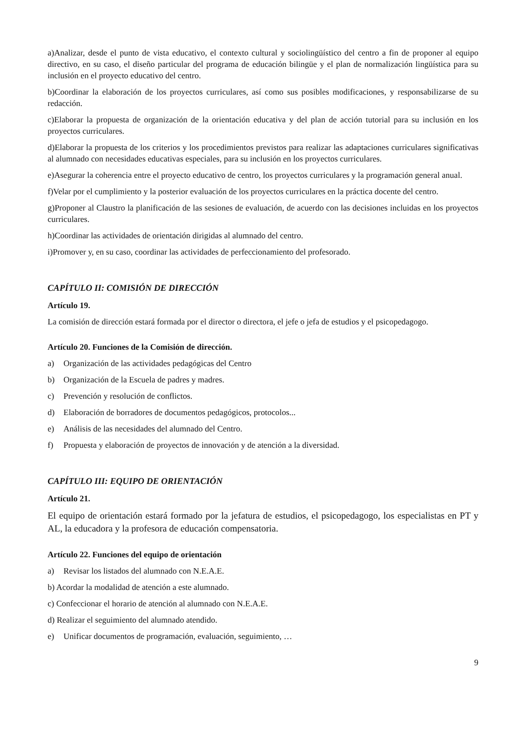a)Analizar, desde el punto de vista educativo, el contexto cultural y sociolingüístico del centro a fin de proponer al equipo directivo, en su caso, el diseño particular del programa de educación bilingüe y el plan de normalización lingüística para su inclusión en el proyecto educativo del centro.
b)Coordinar la elaboración de los proyectos curriculares, así como sus posibles modificaciones, y responsabilizarse de su redacción.
c)Elaborar la propuesta de organización de la orientación educativa y del plan de acción tutorial para su inclusión en los proyectos curriculares.
d)Elaborar la propuesta de los criterios y los procedimientos previstos para realizar las adaptaciones curriculares significativas al alumnado con necesidades educativas especiales, para su inclusión en los proyectos curriculares.
e)Asegurar la coherencia entre el proyecto educativo de centro, los proyectos curriculares y la programación general anual.
f)Velar por el cumplimiento y la posterior evaluación de los proyectos curriculares en la práctica docente del centro.
g)Proponer al Claustro la planificación de las sesiones de evaluación, de acuerdo con las decisiones incluidas en los proyectos curriculares.
h)Coordinar las actividades de orientación dirigidas al alumnado del centro.
i)Promover y, en su caso, coordinar las actividades de perfeccionamiento del profesorado.
CAPÍTULO II: COMISIÓN DE DIRECCIÓN
Artículo 19.
La comisión de dirección estará formada por el director o directora, el jefe o jefa de estudios y el psicopedagogo.
Artículo 20. Funciones de la Comisión de dirección.
a) Organización de las actividades pedagógicas del Centro
b) Organización de la Escuela de padres y madres.
c) Prevención y resolución de conflictos.
d) Elaboración de borradores de documentos pedagógicos, protocolos...
e) Análisis de las necesidades del alumnado del Centro.
f) Propuesta y elaboración de proyectos de innovación y de atención a la diversidad.
CAPÍTULO III: EQUIPO DE ORIENTACIÓN
Artículo 21.
El equipo de orientación estará formado por la jefatura de estudios, el psicopedagogo, los especialistas en PT y AL, la educadora y la profesora de educación compensatoria.
Artículo 22. Funciones del equipo de orientación
a) Revisar los listados del alumnado con N.E.A.E.
b) Acordar la modalidad de atención a este alumnado.
c) Confeccionar el horario de atención al alumnado con N.E.A.E.
d) Realizar el seguimiento del alumnado atendido.
e) Unificar documentos de programación, evaluación, seguimiento, …
9